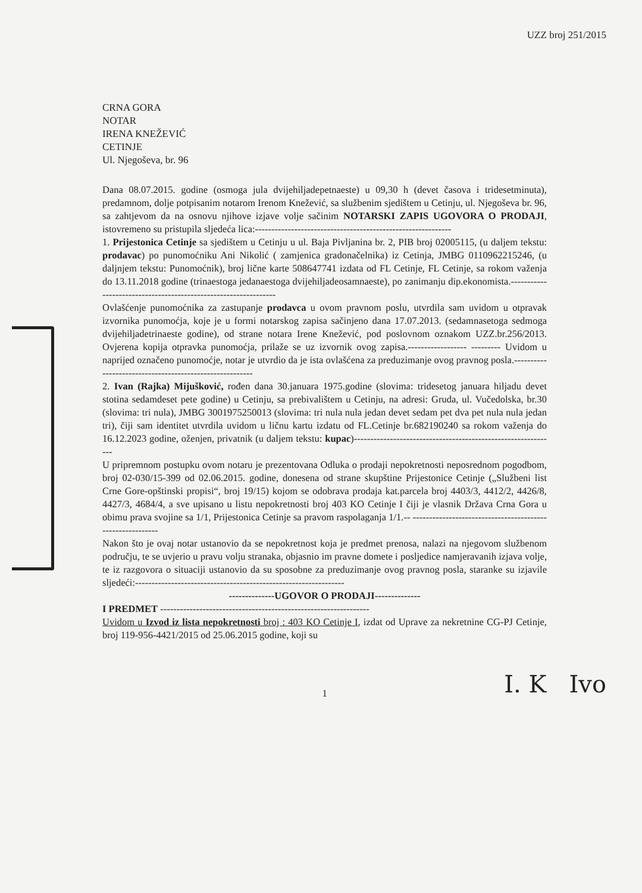UZZ broj 251/2015
CRNA GORA
NOTAR
IRENA KNEŽEVIĆ
CETINJE
Ul. Njegoševa, br. 96
Dana 08.07.2015. godine (osmoga jula dvijehiljadepetnaeste) u 09,30 h (devet časova i tridesetminuta), predamnom, dolje potpisanim notarom Irenom Knežević, sa službenim sjedištem u Cetinju, ul. Njegoševa br. 96, sa zahtjevom da na osnovu njihove izjave volje sačinim NOTARSKI ZAPIS UGOVORA O PRODAJI, istovremeno su pristupila sljedeća lica:------------------------------------------------------------
1. Prijestonica Cetinje sa sjedištem u Cetinju u ul. Baja Pivljanina br. 2, PIB broj 02005115, (u daljem tekstu: prodavac) po punomoćniku Ani Nikolić ( zamjenica gradonačelnika) iz Cetinja, JMBG 0110962215246, (u daljnjem tekstu: Punomoćnik), broj lične karte 508647741 izdata od FL Cetinje, FL Cetinje, sa rokom važenja do 13.11.2018 godine (trinaestoga jedanaestoga dvijehiljadeosamnaeste), po zanimanju dip.ekonomista.----------------------------------------------------------------
Ovlašćenje punomoćnika za zastupanje prodavca u ovom pravnom poslu, utvrdila sam uvidom u otpravak izvornika punomoćja, koje je u formi notarskog zapisa sačinjeno dana 17.07.2013. (sedamnasetoga sedmoga dvijehiljadetrinaeste godine), od strane notara Irene Knežević, pod poslovnom oznakom UZZ.br.256/2013. Ovjerena kopija otpravka punomoćja, prilaže se uz izvornik ovog zapisa.------------------ --------- Uvidom u naprijed označeno punomoćje, notar je utvrdio da je ista ovlašćena za preduzimanje ovog pravnog posla.--------------------------------------------------------
2. Ivan (Rajka) Mijušković, rođen dana 30.januara 1975.godine (slovima: tridesetog januara hiljadu devet stotina sedamdeset pete godine) u Cetinju, sa prebivalištem u Cetinju, na adresi: Gruda, ul. Vučedolska, br.30 (slovima: tri nula), JMBG 3001975250013 (slovima: tri nula nula jedan devet sedam pet dva pet nula nula jedan tri), čiji sam identitet utvrdila uvidom u ličnu kartu izdatu od FL.Cetinje br.682190240 sa rokom važenja do 16.12.2023 godine, oženjen, privatnik (u daljem tekstu: kupac)--------------------------------------------------------------
U pripremnom postupku ovom notaru je prezentovana Odluka o prodaji nepokretnosti neposrednom pogodbom, broj 02-030/15-399 od 02.06.2015. godine, donesena od strane skupštine Prijestonice Cetinje („Službeni list Crne Gore-opštinski propisi“, broj 19/15) kojom se odobrava prodaja kat.parcela broj 4403/3, 4412/2, 4426/8, 4427/3, 4684/4, a sve upisano u listu nepokretnosti broj 403 KO Cetinje I čiji je vlasnik Država Crna Gora u obimu prava svojine sa 1/1, Prijestonica Cetinje sa pravom raspolaganja 1/1.-- ----------------------------------------------------------
Nakon što je ovaj notar ustanovio da se nepokretnost koja je predmet prenosa, nalazi na njegovom službenom području, te se uvjerio u pravu volju stranaka, objasnio im pravne domete i posljedice namjeravanih izjava volje, te iz razgovora o situaciji ustanovio da su sposobne za preduzimanje ovog pravnog posla, staranke su izjavile sljedeći:----------------------------------------------------------------
--------------UGOVOR O PRODAJI--------------
I PREDMET ----------------------------------------------------------------
Uvidom u Izvod iz lista nepokretnosti broj : 403 KO Cetinje I, izdat od Uprave za nekretnine CG-PJ Cetinje, broj 119-956-4421/2015 od 25.06.2015 godine, koji su
I. K Ivo
1